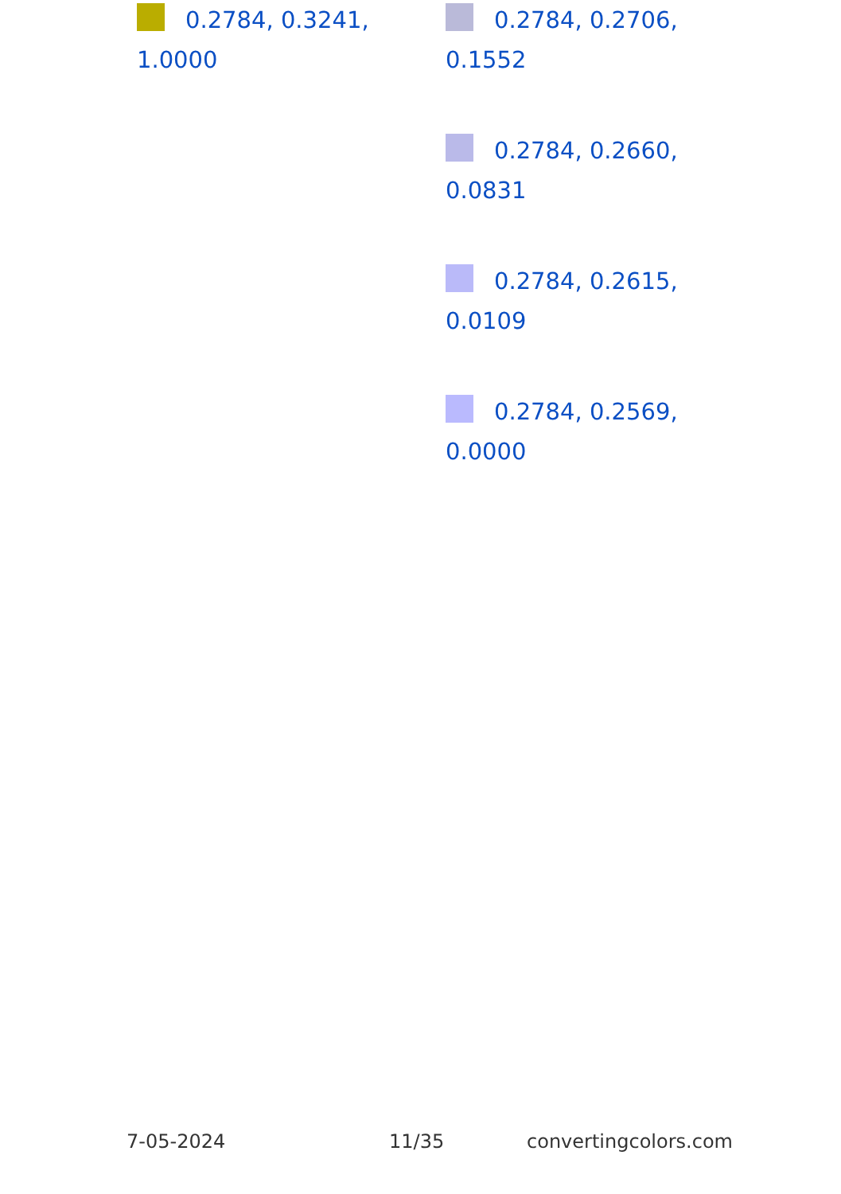0.2784, 0.3241, 1.0000 0.2784, 0.2706, 0.1552
0.2784, 0.2660, 0.0831
0.2784, 0.2615, 0.0109
0.2784, 0.2569, 0.0000
7-05-2024 11/35 convertingcolors.com